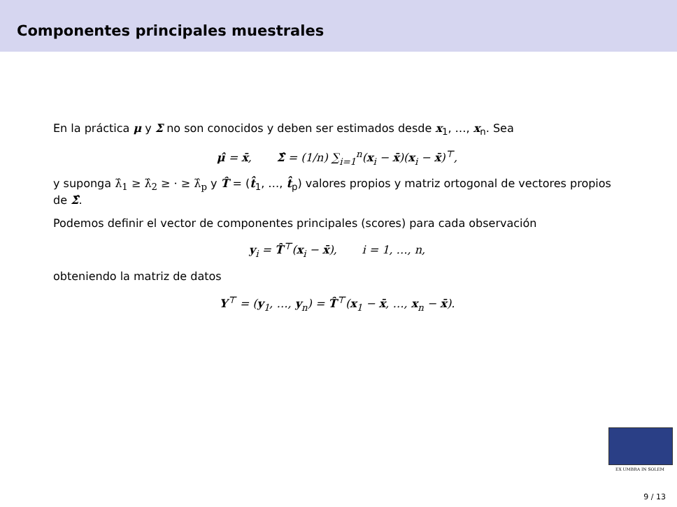Componentes principales muestrales
En la práctica μ y Σ no son conocidos y deben ser estimados desde x<sub>1</sub>, …, x<sub>n</sub>. Sea
μ̂ = x̄, Σ̂ = (1/n) ∑<sub>i=1</sub><sup>n</sup>(x<sub>i</sub> − x̄)(x<sub>i</sub> − x̄)<sup>⊤</sup>,
y suponga λ̂<sub>1</sub> ≥ λ̂<sub>2</sub> ≥ · ≥ λ̂<sub>p</sub> y T̂ = (t̂<sub>1</sub>, …, t̂<sub>p</sub>) valores propios y matriz ortogonal de vectores propios de Σ̂.
Podemos definir el vector de componentes principales (scores) para cada observación
y<sub>i</sub> = T̂<sup>⊤</sup>(x<sub>i</sub> − x̄), i = 1, …, n,
obteniendo la matriz de datos
Y<sup>⊤</sup> = (y<sub>1</sub>, …, y<sub>n</sub>) = T̂<sup>⊤</sup>(x<sub>1</sub> − x̄, …, x<sub>n</sub> − x̄).
EX UMBRA IN SOLEM
9 / 13